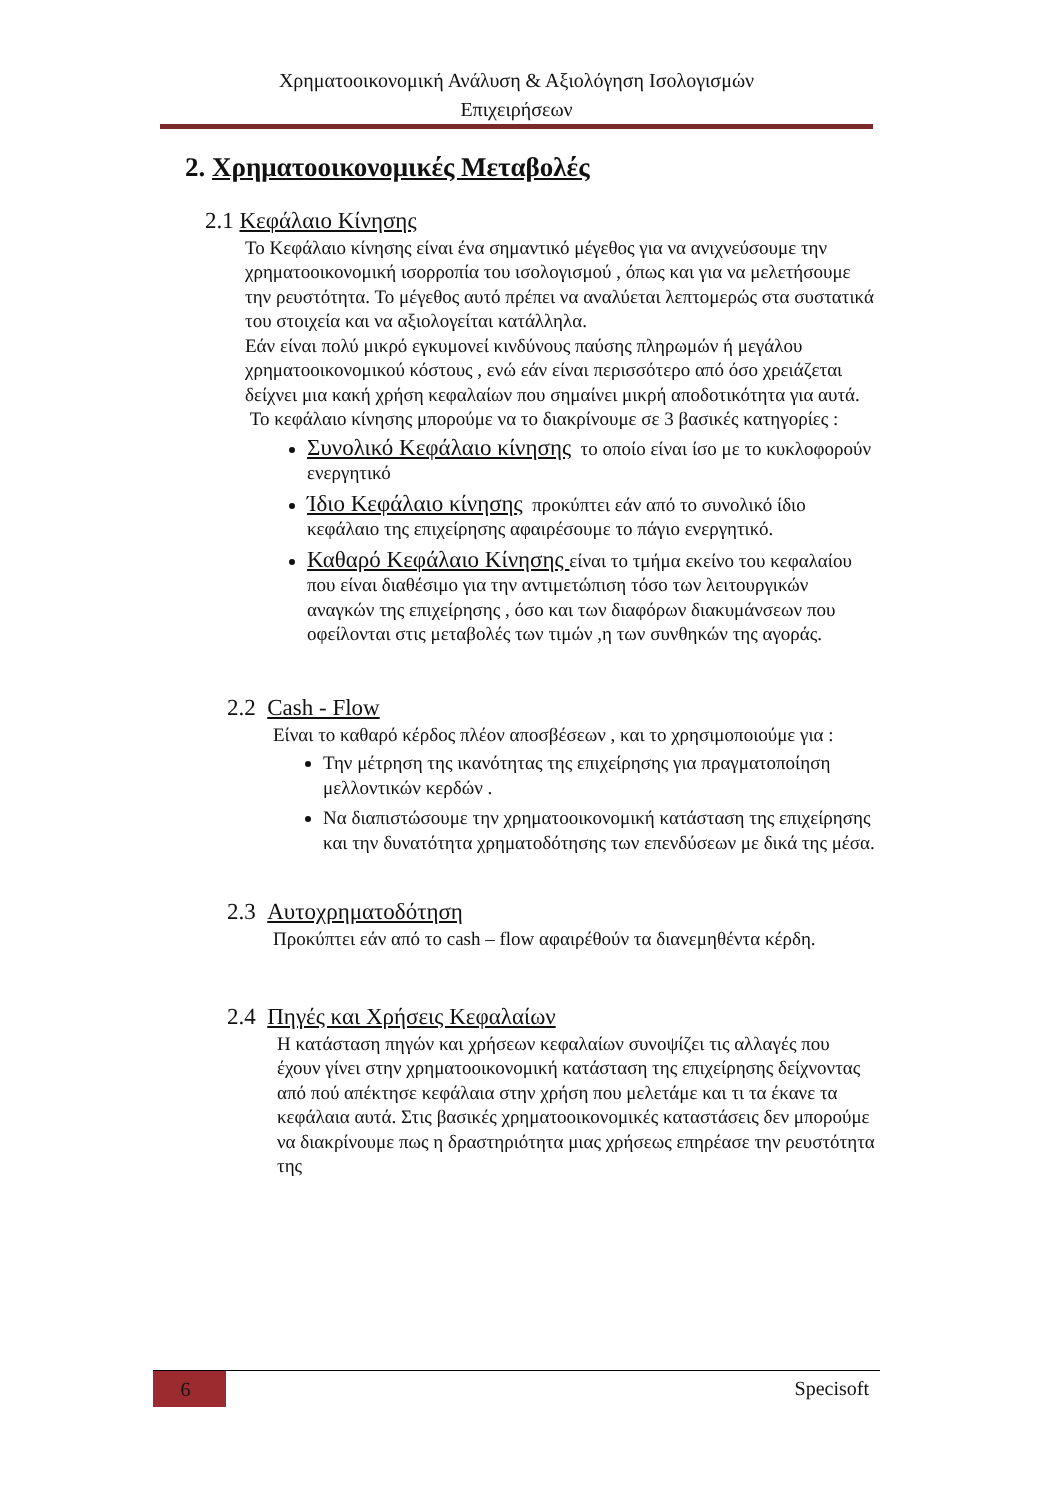Χρηματοοικονομική Ανάλυση & Αξιολόγηση Ισολογισμών
Επιχειρήσεων
2. Χρηματοοικονομικές Μεταβολές
2.1 Κεφάλαιο Κίνησης
Το Κεφάλαιο κίνησης είναι ένα σημαντικό μέγεθος για να ανιχνεύσουμε την χρηματοοικονομική ισορροπία του ισολογισμού , όπως και για να μελετήσουμε την ρευστότητα. Το μέγεθος αυτό πρέπει να αναλύεται λεπτομερώς στα συστατικά του στοιχεία και να αξιολογείται κατάλληλα.
Εάν είναι πολύ μικρό εγκυμονεί κινδύνους παύσης πληρωμών ή μεγάλου χρηματοοικονομικού κόστους , ενώ εάν είναι περισσότερο από όσο χρειάζεται δείχνει μια κακή χρήση κεφαλαίων που σημαίνει μικρή αποδοτικότητα για αυτά.
Το κεφάλαιο κίνησης μπορούμε να το διακρίνουμε σε 3 βασικές κατηγορίες :
Συνολικό Κεφάλαιο κίνησης το οποίο είναι ίσο με το κυκλοφορούν ενεργητικό
Ίδιο Κεφάλαιο κίνησης προκύπτει εάν από το συνολικό ίδιο κεφάλαιο της επιχείρησης αφαιρέσουμε το πάγιο ενεργητικό.
Καθαρό Κεφάλαιο Κίνησης είναι το τμήμα εκείνο του κεφαλαίου που είναι διαθέσιμο για την αντιμετώπιση τόσο των λειτουργικών αναγκών της επιχείρησης , όσο και των διαφόρων διακυμάνσεων που οφείλονται στις μεταβολές των τιμών ,η των συνθηκών της αγοράς.
2.2 Cash - Flow
Είναι το καθαρό κέρδος πλέον αποσβέσεων , και το χρησιμοποιούμε για :
Την μέτρηση της ικανότητας της επιχείρησης για πραγματοποίηση μελλοντικών κερδών .
Να διαπιστώσουμε την χρηματοοικονομική κατάσταση της επιχείρησης και την δυνατότητα χρηματοδότησης των επενδύσεων με δικά της μέσα.
2.3 Αυτοχρηματοδότηση
Προκύπτει εάν από το cash – flow αφαιρέθούν τα διανεμηθέντα κέρδη.
2.4 Πηγές και Χρήσεις Κεφαλαίων
Η κατάσταση πηγών και χρήσεων κεφαλαίων συνοψίζει τις αλλαγές που έχουν γίνει στην χρηματοοικονομική κατάσταση της επιχείρησης δείχνοντας από πού απέκτησε κεφάλαια στην χρήση που μελετάμε και τι τα έκανε τα κεφάλαια αυτά. Στις βασικές χρηματοοικονομικές καταστάσεις δεν μπορούμε να διακρίνουμε πως η δραστηριότητα μιας χρήσεως επηρέασε την ρευστότητα της
6 Specisoft